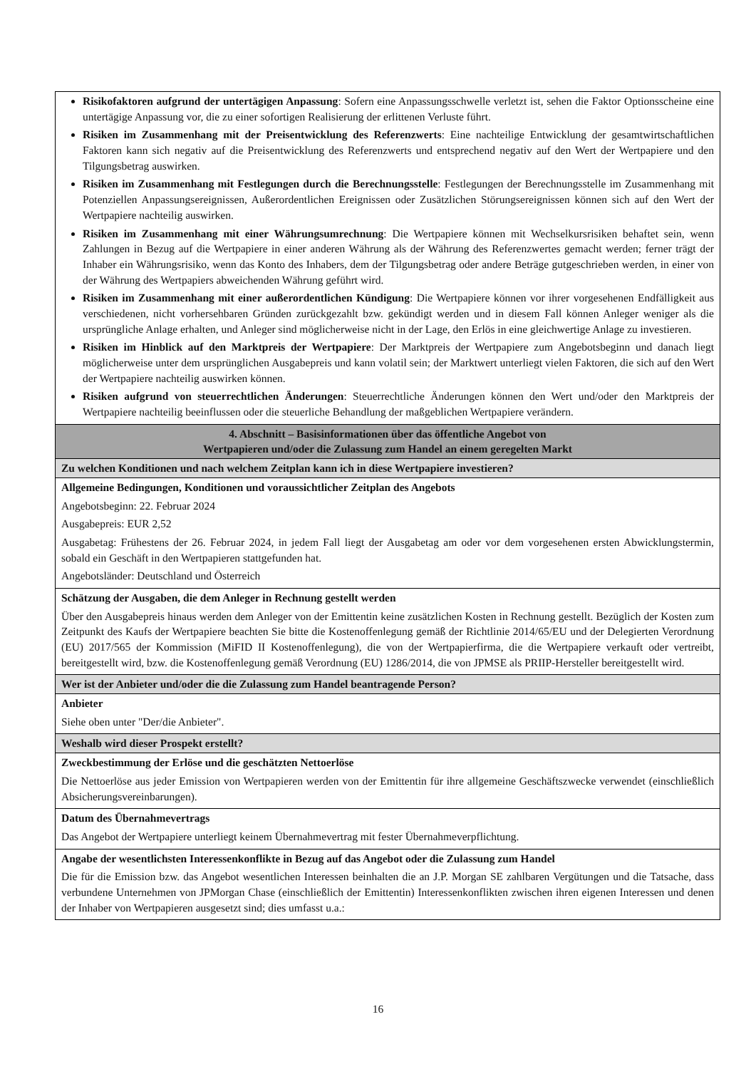| Risikofaktoren aufgrund der untertägigen Anpassung : Sofern eine Anpassungsschwelle verletzt ist, sehen die Faktor Optionsscheine eine untertägige Anpassung vor, die zu einer sofortigen Realisierung der erlittenen Verluste führt. Risiken im Zusammenhang mit der Preisentwicklung des Referenzwerts : Eine nachteilige Entwicklung der gesamtwirtschaftlichen Faktoren kann sich negativ auf die Preisentwicklung des Referenzwerts und entsprechend negativ auf den Wert der Wertpapiere und den Tilgungsbetrag auswirken. Risiken im Zusammenhang mit Festlegungen durch die Berechnungsstelle : Festlegungen der Berechnungsstelle im Zusammenhang mit Potenziellen Anpassungsereignissen, Außerordentlichen Ereignissen oder Zusätzlichen Störungsereignissen können sich auf den Wert der Wertpapiere nachteilig auswirken. Risiken im Zusammenhang mit einer Währungsumrechnung : Die Wertpapiere können mit Wechselkursrisiken behaftet sein, wenn Zahlungen in Bezug auf die Wertpapiere in einer anderen Währung als der Währung des Referenzwertes gemacht werden; ferner trägt der Inhaber ein Währungsrisiko, wenn das Konto des Inhabers, dem der Tilgungsbetrag oder andere Beträge gutgeschrieben werden, in einer von der Währung des Wertpapiers abweichenden Währung geführt wird. Risiken im Zusammenhang mit einer außerordentlichen Kündigung : Die Wertpapiere können vor ihrer vorgesehenen Endfälligkeit aus verschiedenen, nicht vorhersehbaren Gründen zurückgezahlt bzw. gekündigt werden und in diesem Fall können Anleger weniger als die ursprüngliche Anlage erhalten, und Anleger sind möglicherweise nicht in der Lage, den Erlös in eine gleichwertige Anlage zu investieren. Risiken im Hinblick auf den Marktpreis der Wertpapiere : Der Marktpreis der Wertpapiere zum Angebotsbeginn und danach liegt möglicherweise unter dem ursprünglichen Ausgabepreis und kann volatil sein; der Marktwert unterliegt vielen Faktoren, die sich auf den Wert der Wertpapiere nachteilig auswirken können. Risiken aufgrund von steuerrechtlichen Änderungen : Steuerrechtliche Änderungen können den Wert und/oder den Marktpreis der Wertpapiere nachteilig beeinflussen oder die steuerliche Behandlung der maßgeblichen Wertpapiere verändern. |
| 4. Abschnitt – Basisinformationen über das öffentliche Angebot von Wertpapieren und/oder die Zulassung zum Handel an einem geregelten Markt |
| Zu welchen Konditionen und nach welchem Zeitplan kann ich in diese Wertpapiere investieren? |
| Allgemeine Bedingungen, Konditionen und voraussichtlicher Zeitplan des Angebots Angebotsbeginn: 22. Februar 2024 Ausgabepreis: EUR 2,52 Ausgabetag: Frühestens der 26. Februar 2024, in jedem Fall liegt der Ausgabetag am oder vor dem vorgesehenen ersten Abwicklungstermin, sobald ein Geschäft in den Wertpapieren stattgefunden hat. Angebotsländer: Deutschland und Österreich |
| Schätzung der Ausgaben, die dem Anleger in Rechnung gestellt werden Über den Ausgabepreis hinaus werden dem Anleger von der Emittentin keine zusätzlichen Kosten in Rechnung gestellt. Bezüglich der Kosten zum Zeitpunkt des Kaufs der Wertpapiere beachten Sie bitte die Kostenoffenlegung gemäß der Richtlinie 2014/65/EU und der Delegierten Verordnung (EU) 2017/565 der Kommission (MiFID II Kostenoffenlegung), die von der Wertpapierfirma, die die Wertpapiere verkauft oder vertreibt, bereitgestellt wird, bzw. die Kostenoffenlegung gemäß Verordnung (EU) 1286/2014, die von JPMSE als PRIIP-Hersteller bereitgestellt wird. |
| Wer ist der Anbieter und/oder die die Zulassung zum Handel beantragende Person? |
| Anbieter Siehe oben unter "Der/die Anbieter". |
| Weshalb wird dieser Prospekt erstellt? |
| Zweckbestimmung der Erlöse und die geschätzten Nettoerlöse Die Nettoerlöse aus jeder Emission von Wertpapieren werden von der Emittentin für ihre allgemeine Geschäftszwecke verwendet (einschließlich Absicherungsvereinbarungen). |
| Datum des Übernahmevertrags Das Angebot der Wertpapiere unterliegt keinem Übernahmevertrag mit fester Übernahmeverpflichtung. |
| Angabe der wesentlichsten Interessenkonflikte in Bezug auf das Angebot oder die Zulassung zum Handel Die für die Emission bzw. das Angebot wesentlichen Interessen beinhalten die an J.P. Morgan SE zahlbaren Vergütungen und die Tatsache, dass verbundene Unternehmen von JPMorgan Chase (einschließlich der Emittentin) Interessenkonflikten zwischen ihren eigenen Interessen und denen der Inhaber von Wertpapieren ausgesetzt sind; dies umfasst u.a.: |
16